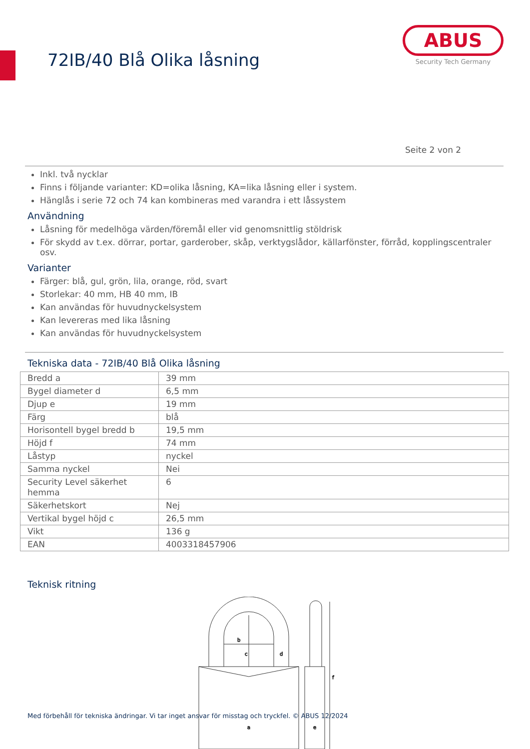72IB/40 Blå Olika låsning
ABUS
Security Tech Germany
Seite 2 von 2
Inkl. två nycklar
Finns i följande varianter: KD=olika låsning, KA=lika låsning eller i system.
Hänglås i serie 72 och 74 kan kombineras med varandra i ett låssystem
Användning
Låsning för medelhöga värden/föremål eller vid genomsnittlig stöldrisk
För skydd av t.ex. dörrar, portar, garderober, skåp, verktygslådor, källarfönster, förråd, kopplingscentraler osv.
Varianter
Färger: blå, gul, grön, lila, orange, röd, svart
Storlekar: 40 mm, HB 40 mm, IB
Kan användas för huvudnyckelsystem
Kan levereras med lika låsning
Kan användas för huvudnyckelsystem
Tekniska data - 72IB/40 Blå Olika låsning
| Bredd a | 39 mm |
| Bygel diameter d | 6,5 mm |
| Djup e | 19 mm |
| Färg | blå |
| Horisontell bygel bredd b | 19,5 mm |
| Höjd f | 74 mm |
| Låstyp | nyckel |
| Samma nyckel | Nei |
| Security Level säkerhet hemma | 6 |
| Säkerhetskort | Nej |
| Vertikal bygel höjd c | 26,5 mm |
| Vikt | 136 g |
| EAN | 4003318457906 |
Teknisk ritning
b
c
d
f
a
e
Med förbehåll för tekniska ändringar. Vi tar inget ansvar för misstag och tryckfel. © ABUS 12/2024